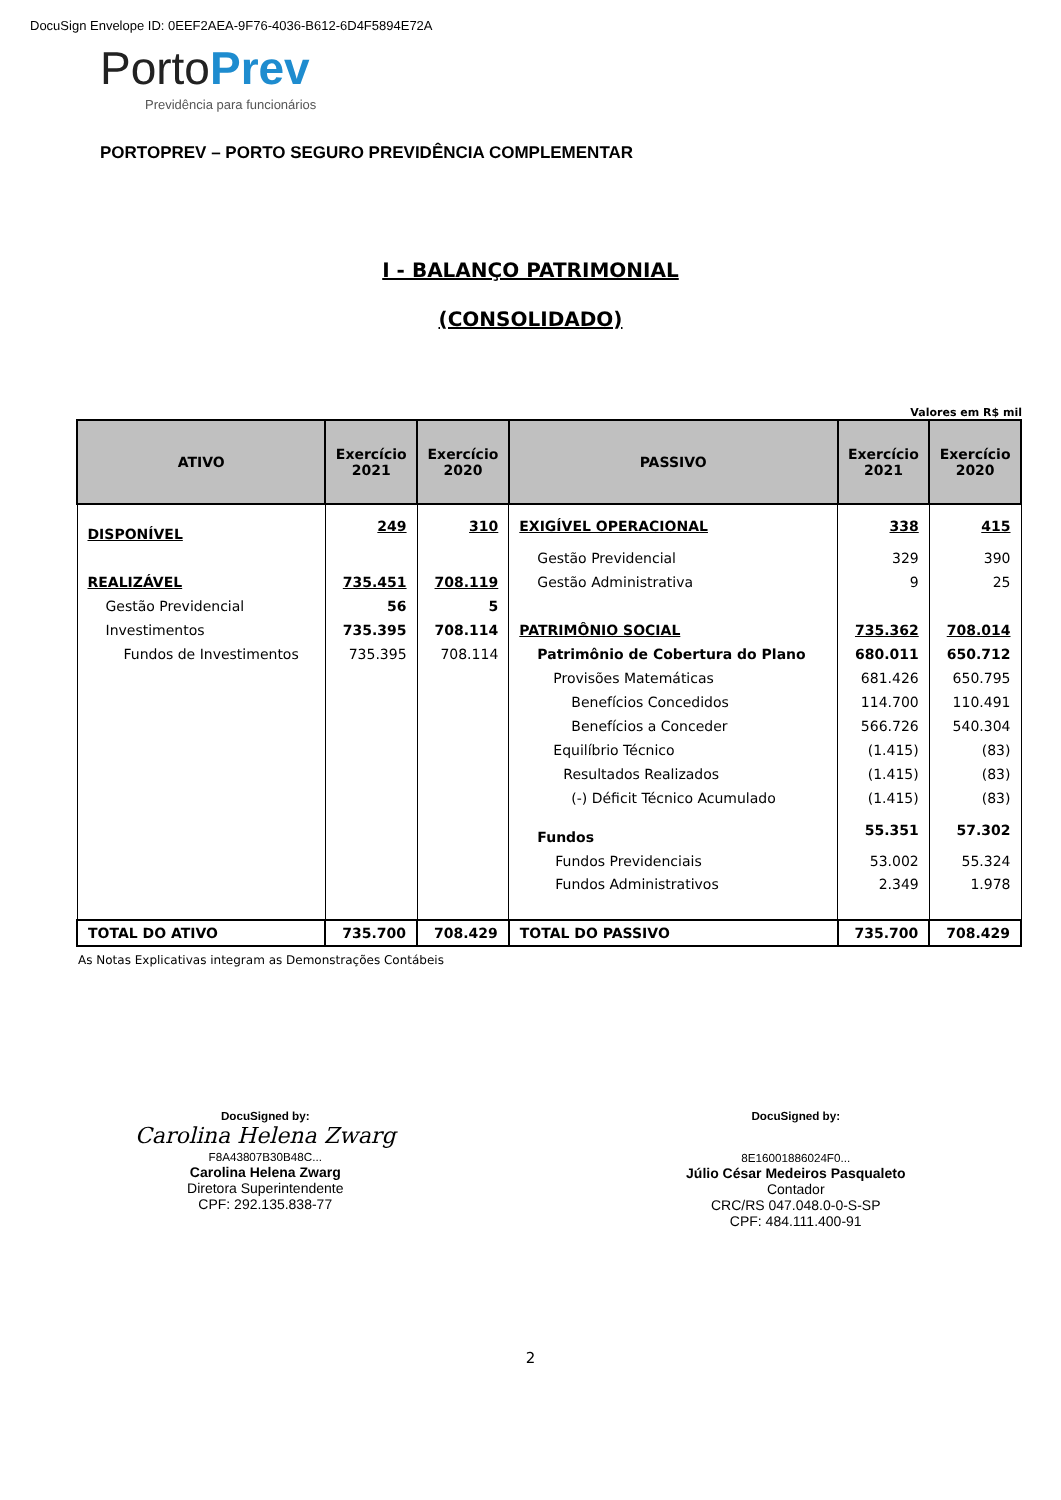DocuSign Envelope ID: 0EEF2AEA-9F76-4036-B612-6D4F5894E72A
Porto Prev
Previdência para funcionários
PORTOPREV – PORTO SEGURO PREVIDÊNCIA COMPLEMENTAR
I - BALANÇO PATRIMONIAL
(CONSOLIDADO)
Valores em R$ mil
| ATIVO | Exercício 2021 | Exercício 2020 | PASSIVO | Exercício 2021 | Exercício 2020 |
| --- | --- | --- | --- | --- | --- |
| DISPONÍVEL | 249 | 310 | EXIGÍVEL OPERACIONAL | 338 | 415 |
| | | | Gestão Previdencial | 329 | 390 |
| REALIZÁVEL | 735.451 | 708.119 | Gestão Administrativa | 9 | 25 |
| Gestão Previdencial | 56 | 5 | | | |
| Investimentos | 735.395 | 708.114 | PATRIMÔNIO SOCIAL | 735.362 | 708.014 |
| Fundos de Investimentos | 735.395 | 708.114 | Patrimônio de Cobertura do Plano | 680.011 | 650.712 |
| | | | Provisões Matemáticas | 681.426 | 650.795 |
| | | | Benefícios Concedidos | 114.700 | 110.491 |
| | | | Benefícios a Conceder | 566.726 | 540.304 |
| | | | Equilíbrio Técnico | (1.415) | (83) |
| | | | Resultados Realizados | (1.415) | (83) |
| | | | (-) Déficit Técnico Acumulado | (1.415) | (83) |
| | | | Fundos | 55.351 | 57.302 |
| | | | Fundos Previdenciais | 53.002 | 55.324 |
| | | | Fundos Administrativos | 2.349 | 1.978 |
| TOTAL DO ATIVO | 735.700 | 708.429 | TOTAL DO PASSIVO | 735.700 | 708.429 |
As Notas Explicativas integram as Demonstrações Contábeis
DocuSigned by:
Carolina Helena Zwarg
F8A43807B30B48C...
Carolina Helena Zwarg
Diretora Superintendente
CPF: 292.135.838-77
DocuSigned by:
8E16001886024F0...
Júlio César Medeiros Pasqualeto
Contador
CRC/RS 047.048.0-0-S-SP
CPF: 484.111.400-91
2